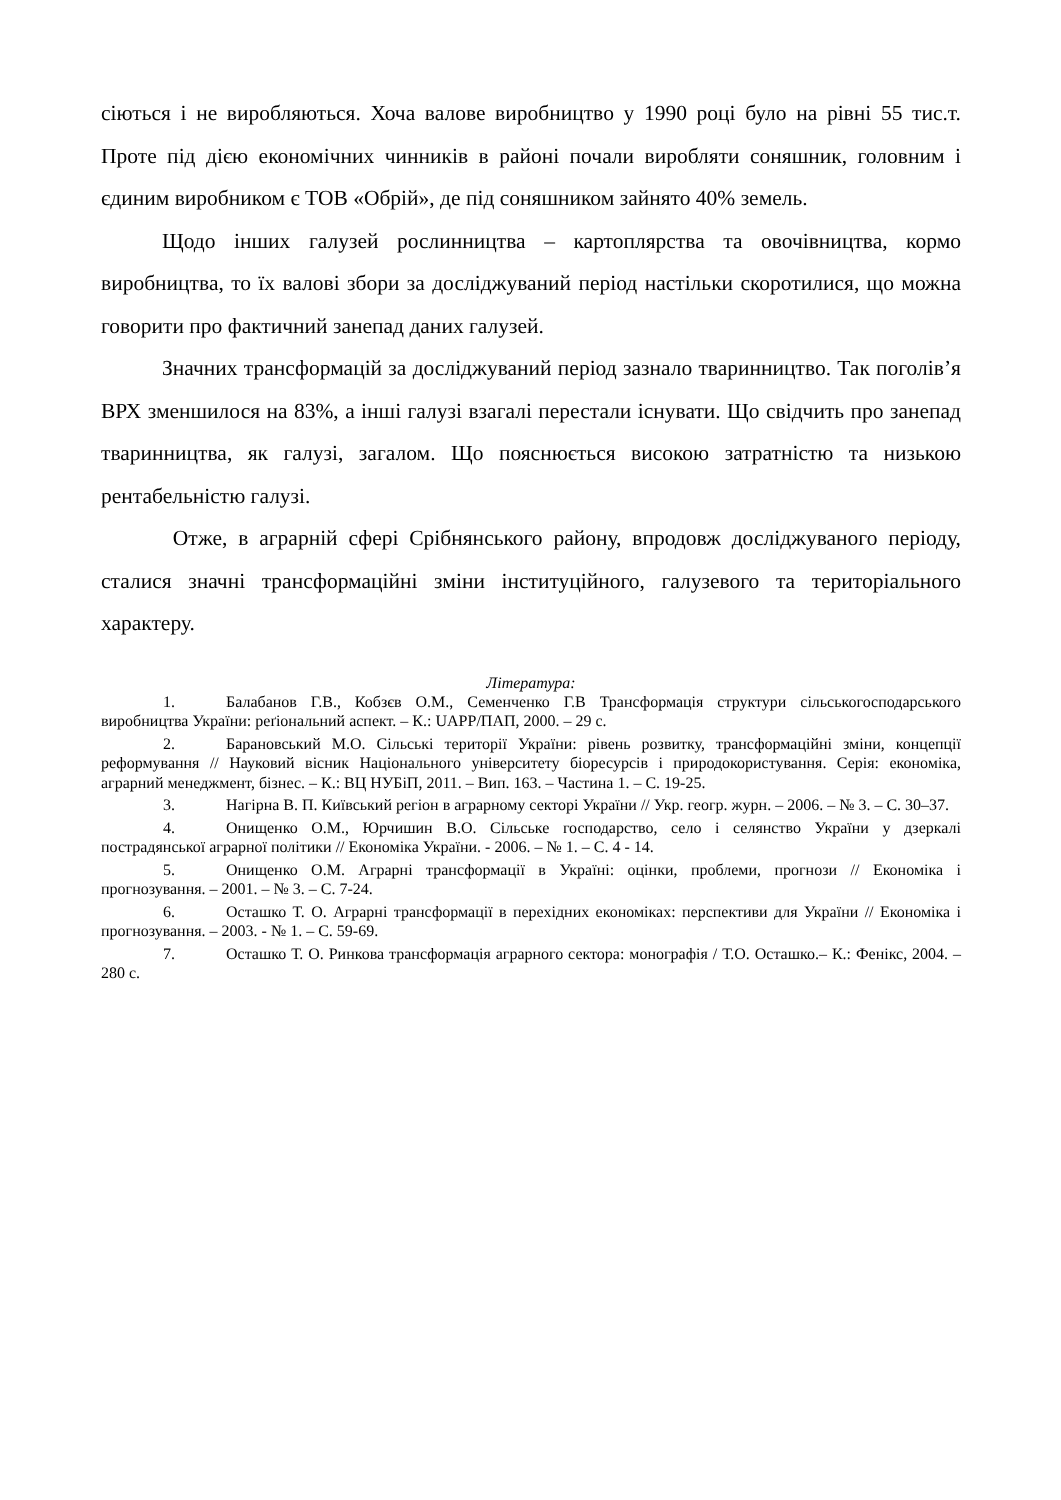сіються і не виробляються. Хоча валове виробництво у 1990 році було на рівні 55 тис.т. Проте під дією економічних чинників в районі почали виробляти соняшник, головним і єдиним виробником є ТОВ «Обрій», де під соняшником зайнято 40% земель.
Щодо інших галузей рослинництва – картоплярства та овочівництва, кормо виробництва, то їх валові збори за досліджуваний період настільки скоротилися, що можна говорити про фактичний занепад даних галузей.
Значних трансформацій за досліджуваний період зазнало тваринництво. Так поголів’я ВРХ зменшилося на 83%, а інші галузі взагалі перестали існувати. Що свідчить про занепад тваринництва, як галузі, загалом. Що пояснюється високою затратністю та низькою рентабельністю галузі.
Отже, в аграрній сфері Срібнянського району, впродовж досліджуваного періоду, сталися значні трансформаційні зміни інституційного, галузевого та територіального характеру.
Література:
1. Балабанов Г.В., Кобзєв О.М., Семенченко Г.В Трансформація структури сільськогосподарського виробництва України: реґіональний аспект. – К.: UAPP/ПАП, 2000. – 29 с.
2. Барановський М.О. Сільські території України: рівень розвитку, трансформаційні зміни, концепції реформування // Науковий вісник Національного університету біоресурсів і природокористування. Серія: економіка, аграрний менеджмент, бізнес. – К.: ВЦ НУБіП, 2011. – Вип. 163. – Частина 1. – С. 19-25.
3. Нагірна В. П. Київський регіон в аграрному секторі України // Укр. геогр. журн. – 2006. – № 3. – С. 30–37.
4. Онищенко О.М., Юрчишин В.О. Сільське господарство, село і селянство України у дзеркалі пострадянської аграрної політики // Економіка України. - 2006. – № 1. – С. 4 - 14.
5. Онищенко О.М. Аграрні трансформації в Україні: оцінки, проблеми, прогнози // Економіка і прогнозування. – 2001. – № 3. – С. 7-24.
6. Осташко Т. О. Аграрні трансформації в перехідних економіках: перспективи для України // Економіка і прогнозування. – 2003. - № 1. – С. 59-69.
7. Осташко Т. О. Ринкова трансформація аграрного сектора: монографія / Т.О. Осташко.– К.: Фенікс, 2004. – 280 с.